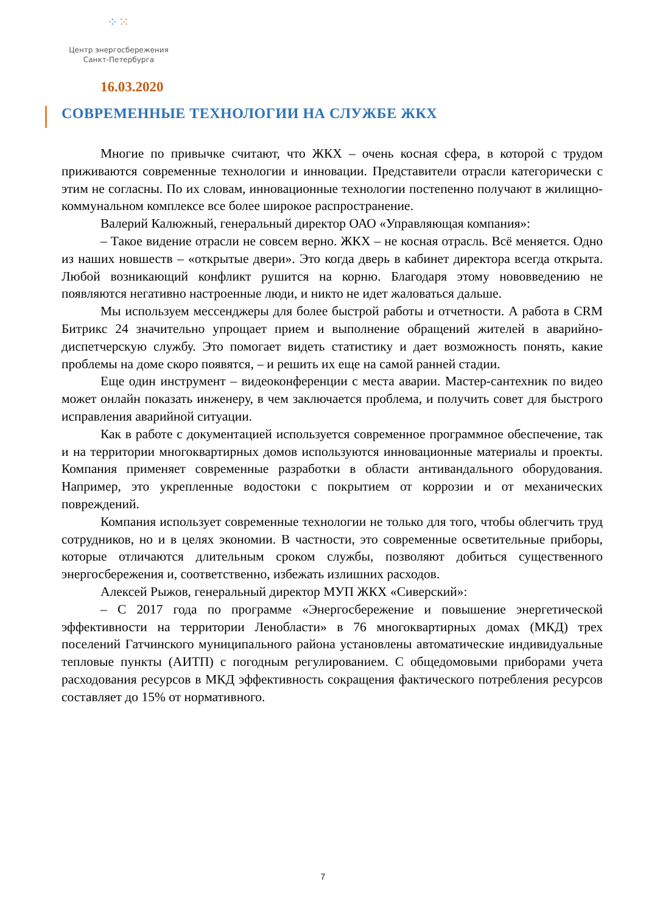⁘⁙
Центр энергосбережения
Санкт-Петербурга
16.03.2020
СОВРЕМЕННЫЕ ТЕХНОЛОГИИ НА СЛУЖБЕ ЖКХ
Многие по привычке считают, что ЖКХ – очень косная сфера, в которой с трудом приживаются современные технологии и инновации. Представители отрасли категорически с этим не согласны. По их словам, инновационные технологии постепенно получают в жилищно-коммунальном комплексе все более широкое распространение.
Валерий Калюжный, генеральный директор ОАО «Управляющая компания»:
– Такое видение отрасли не совсем верно. ЖКХ – не косная отрасль. Всё меняется. Одно из наших новшеств – «открытые двери». Это когда дверь в кабинет директора всегда открыта. Любой возникающий конфликт рушится на корню. Благодаря этому нововведению не появляются негативно настроенные люди, и никто не идет жаловаться дальше.
Мы используем мессенджеры для более быстрой работы и отчетности. А работа в CRM Битрикс 24 значительно упрощает прием и выполнение обращений жителей в аварийно-диспетчерскую службу. Это помогает видеть статистику и дает возможность понять, какие проблемы на доме скоро появятся, – и решить их еще на самой ранней стадии.
Еще один инструмент – видеоконференции с места аварии. Мастер-сантехник по видео может онлайн показать инженеру, в чем заключается проблема, и получить совет для быстрого исправления аварийной ситуации.
Как в работе с документацией используется современное программное обеспечение, так и на территории многоквартирных домов используются инновационные материалы и проекты. Компания применяет современные разработки в области антивандального оборудования. Например, это укрепленные водостоки с покрытием от коррозии и от механических повреждений.
Компания использует современные технологии не только для того, чтобы облегчить труд сотрудников, но и в целях экономии. В частности, это современные осветительные приборы, которые отличаются длительным сроком службы, позволяют добиться существенного энергосбережения и, соответственно, избежать излишних расходов.
Алексей Рыжов, генеральный директор МУП ЖКХ «Сиверский»:
– С 2017 года по программе «Энергосбережение и повышение энергетической эффективности на территории Ленобласти» в 76 многоквартирных домах (МКД) трех поселений Гатчинского муниципального района установлены автоматические индивидуальные тепловые пункты (АИТП) с погодным регулированием. С общедомовыми приборами учета расходования ресурсов в МКД эффективность сокращения фактического потребления ресурсов составляет до 15% от нормативного.
7